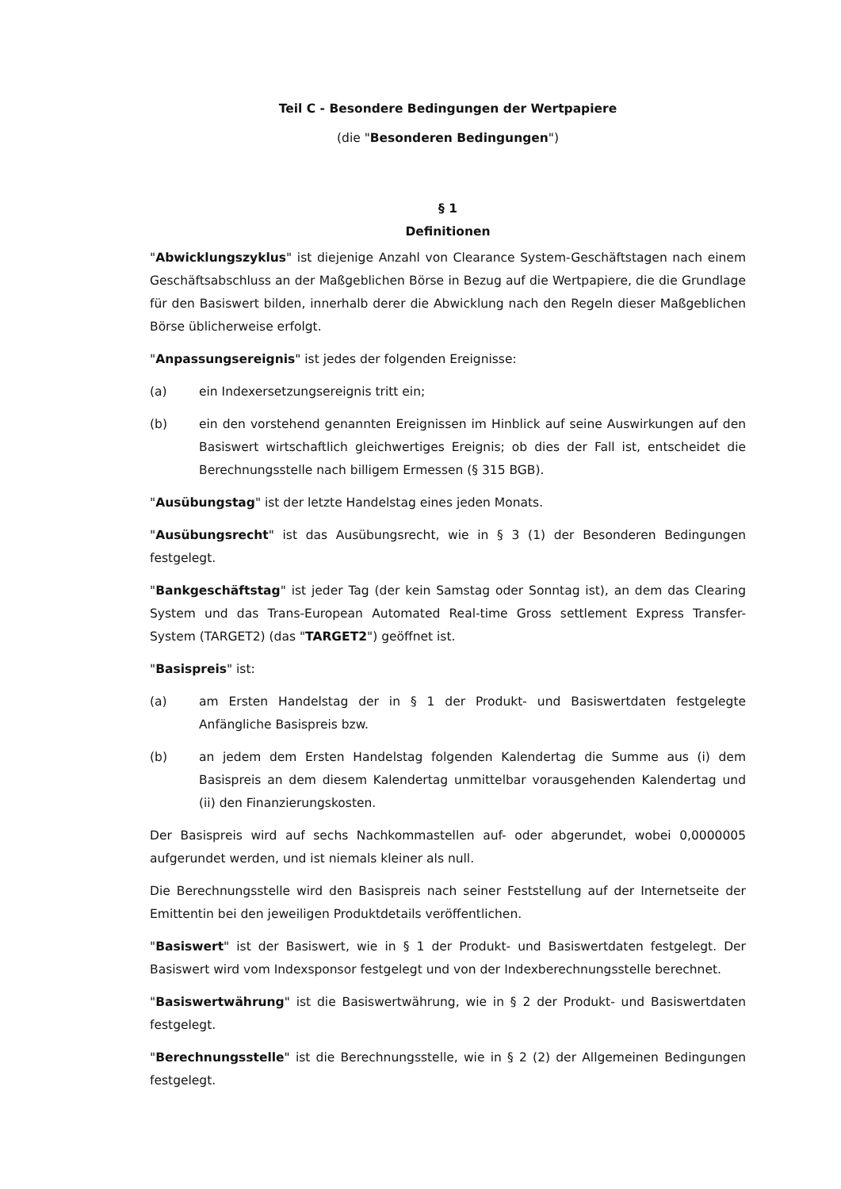Teil C - Besondere Bedingungen der Wertpapiere
(die "Besonderen Bedingungen")
§ 1
Definitionen
"Abwicklungszyklus" ist diejenige Anzahl von Clearance System-Geschäftstagen nach einem Geschäftsabschluss an der Maßgeblichen Börse in Bezug auf die Wertpapiere, die die Grundlage für den Basiswert bilden, innerhalb derer die Abwicklung nach den Regeln dieser Maßgeblichen Börse üblicherweise erfolgt.
"Anpassungsereignis" ist jedes der folgenden Ereignisse:
(a) ein Indexersetzungsereignis tritt ein;
(b) ein den vorstehend genannten Ereignissen im Hinblick auf seine Auswirkungen auf den Basiswert wirtschaftlich gleichwertiges Ereignis; ob dies der Fall ist, entscheidet die Berechnungsstelle nach billigem Ermessen (§ 315 BGB).
"Ausübungstag" ist der letzte Handelstag eines jeden Monats.
"Ausübungsrecht" ist das Ausübungsrecht, wie in § 3 (1) der Besonderen Bedingungen festgelegt.
"Bankgeschäftstag" ist jeder Tag (der kein Samstag oder Sonntag ist), an dem das Clearing System und das Trans-European Automated Real-time Gross settlement Express Transfer-System (TARGET2) (das "TARGET2") geöffnet ist.
"Basispreis" ist:
(a) am Ersten Handelstag der in § 1 der Produkt- und Basiswertdaten festgelegte Anfängliche Basispreis bzw.
(b) an jedem dem Ersten Handelstag folgenden Kalendertag die Summe aus (i) dem Basispreis an dem diesem Kalendertag unmittelbar vorausgehenden Kalendertag und (ii) den Finanzierungskosten.
Der Basispreis wird auf sechs Nachkommastellen auf- oder abgerundet, wobei 0,0000005 aufgerundet werden, und ist niemals kleiner als null.
Die Berechnungsstelle wird den Basispreis nach seiner Feststellung auf der Internetseite der Emittentin bei den jeweiligen Produktdetails veröffentlichen.
"Basiswert" ist der Basiswert, wie in § 1 der Produkt- und Basiswertdaten festgelegt. Der Basiswert wird vom Indexsponsor festgelegt und von der Indexberechnungsstelle berechnet.
"Basiswertwährung" ist die Basiswertwährung, wie in § 2 der Produkt- und Basiswertdaten festgelegt.
"Berechnungsstelle" ist die Berechnungsstelle, wie in § 2 (2) der Allgemeinen Bedingungen festgelegt.